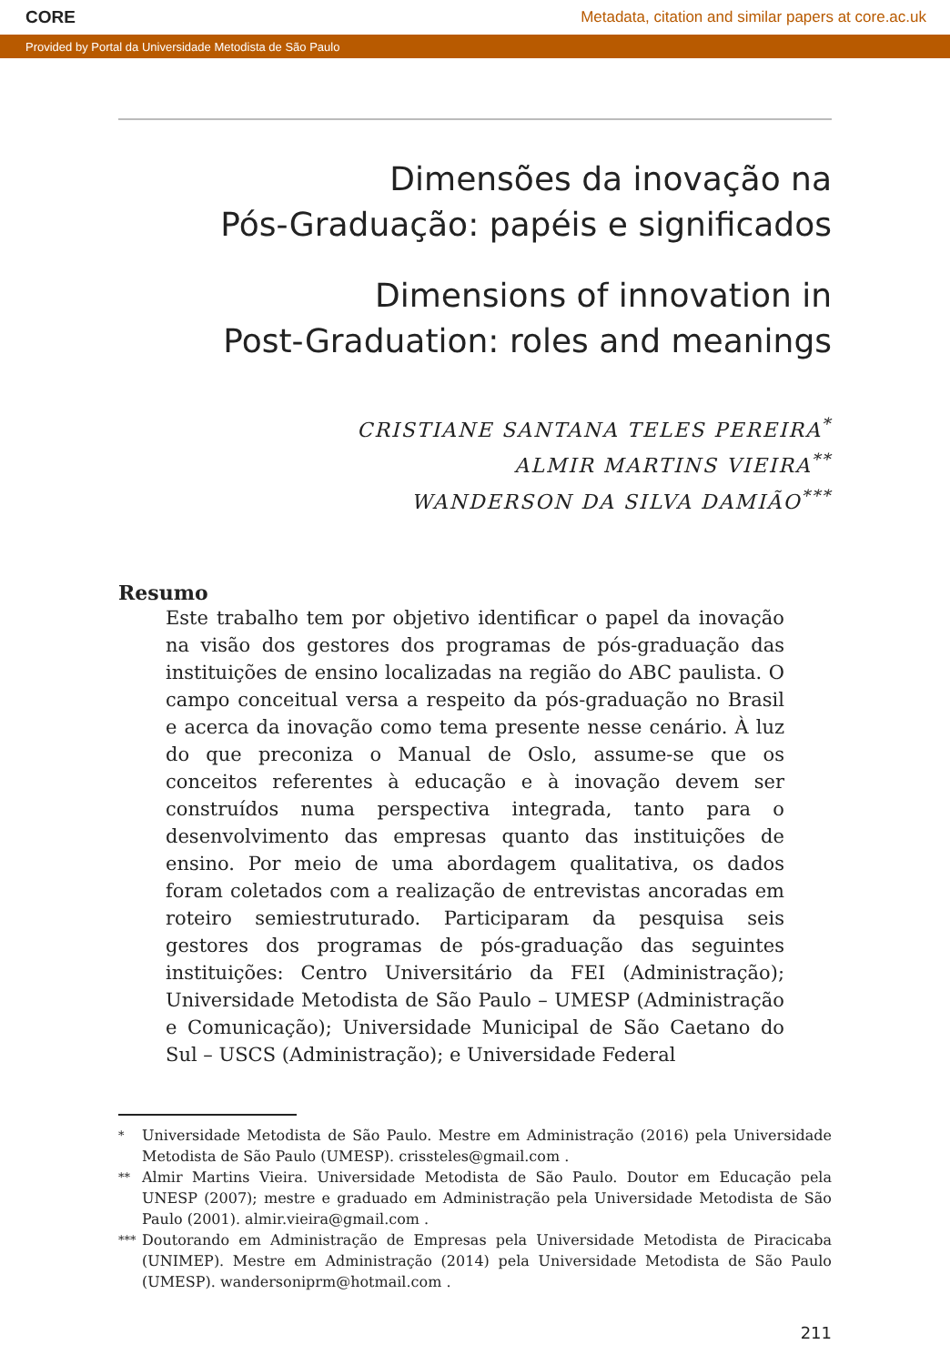CORE Metadata, citation and similar papers at core.ac.uk
Provided by Portal da Universidade Metodista de São Paulo
Dimensões da inovação na
Pós-Graduação: papéis e significados
Dimensions of innovation in
Post-Graduation: roles and meanings
CRISTIANE SANTANA TELES PEREIRA<sup>*</sup>
ALMIR MARTINS VIEIRA<sup>**</sup>
WANDERSON DA SILVA DAMIÃO<sup>***</sup>
Resumo
Este trabalho tem por objetivo identificar o papel da inovação na visão dos gestores dos programas de pós-graduação das instituições de ensino localizadas na região do ABC paulista. O campo conceitual versa a respeito da pós-graduação no Brasil e acerca da inovação como tema presente nesse cenário. À luz do que preconiza o Manual de Oslo, assume-se que os conceitos referentes à educação e à inovação devem ser construídos numa perspectiva integrada, tanto para o desenvolvimento das empresas quanto das instituições de ensino. Por meio de uma abordagem qualitativa, os dados foram coletados com a realização de entrevistas ancoradas em roteiro semiestruturado. Participaram da pesquisa seis gestores dos programas de pós-graduação das seguintes instituições: Centro Universitário da FEI (Administração); Universidade Metodista de São Paulo – UMESP (Administração e Comunicação); Universidade Municipal de São Caetano do Sul – USCS (Administração); e Universidade Federal
*
Universidade Metodista de São Paulo. Mestre em Administração (2016) pela Universidade Metodista de São Paulo (UMESP). crissteles@gmail.com .
**
Almir Martins Vieira. Universidade Metodista de São Paulo. Doutor em Educação pela UNESP (2007); mestre e graduado em Administração pela Universidade Metodista de São Paulo (2001). almir.vieira@gmail.com .
***
Doutorando em Administração de Empresas pela Universidade Metodista de Piracicaba (UNIMEP). Mestre em Administração (2014) pela Universidade Metodista de São Paulo (UMESP). wandersoniprm@hotmail.com .
211